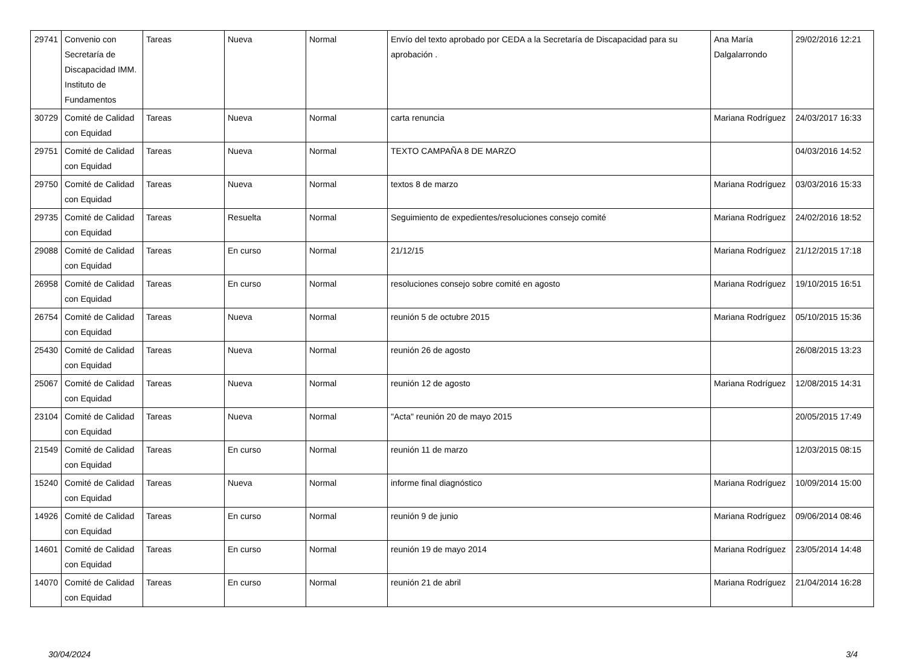| 29741 | Convenio con Secretaría de Discapacidad IMM. Instituto de Fundamentos | Tareas | Nueva | Normal | Envío del texto aprobado por CEDA a la Secretaría de Discapacidad para su aprobación . | Ana María Dalgalarrondo | 29/02/2016 12:21 |
| 30729 | Comité de Calidad con Equidad | Tareas | Nueva | Normal | carta renuncia | Mariana Rodríguez | 24/03/2017 16:33 |
| 29751 | Comité de Calidad con Equidad | Tareas | Nueva | Normal | TEXTO CAMPAÑA 8 DE MARZO | | 04/03/2016 14:52 |
| 29750 | Comité de Calidad con Equidad | Tareas | Nueva | Normal | textos 8 de marzo | Mariana Rodríguez | 03/03/2016 15:33 |
| 29735 | Comité de Calidad con Equidad | Tareas | Resuelta | Normal | Seguimiento de expedientes/resoluciones consejo comité | Mariana Rodríguez | 24/02/2016 18:52 |
| 29088 | Comité de Calidad con Equidad | Tareas | En curso | Normal | 21/12/15 | Mariana Rodríguez | 21/12/2015 17:18 |
| 26958 | Comité de Calidad con Equidad | Tareas | En curso | Normal | resoluciones consejo sobre comité en agosto | Mariana Rodríguez | 19/10/2015 16:51 |
| 26754 | Comité de Calidad con Equidad | Tareas | Nueva | Normal | reunión 5 de octubre 2015 | Mariana Rodríguez | 05/10/2015 15:36 |
| 25430 | Comité de Calidad con Equidad | Tareas | Nueva | Normal | reunión 26 de agosto | | 26/08/2015 13:23 |
| 25067 | Comité de Calidad con Equidad | Tareas | Nueva | Normal | reunión 12 de agosto | Mariana Rodríguez | 12/08/2015 14:31 |
| 23104 | Comité de Calidad con Equidad | Tareas | Nueva | Normal | "Acta" reunión 20 de mayo 2015 | | 20/05/2015 17:49 |
| 21549 | Comité de Calidad con Equidad | Tareas | En curso | Normal | reunión 11 de marzo | | 12/03/2015 08:15 |
| 15240 | Comité de Calidad con Equidad | Tareas | Nueva | Normal | informe final diagnóstico | Mariana Rodríguez | 10/09/2014 15:00 |
| 14926 | Comité de Calidad con Equidad | Tareas | En curso | Normal | reunión 9 de junio | Mariana Rodríguez | 09/06/2014 08:46 |
| 14601 | Comité de Calidad con Equidad | Tareas | En curso | Normal | reunión 19 de mayo 2014 | Mariana Rodríguez | 23/05/2014 14:48 |
| 14070 | Comité de Calidad con Equidad | Tareas | En curso | Normal | reunión 21 de abril | Mariana Rodríguez | 21/04/2014 16:28 |
30/04/2024 3/4